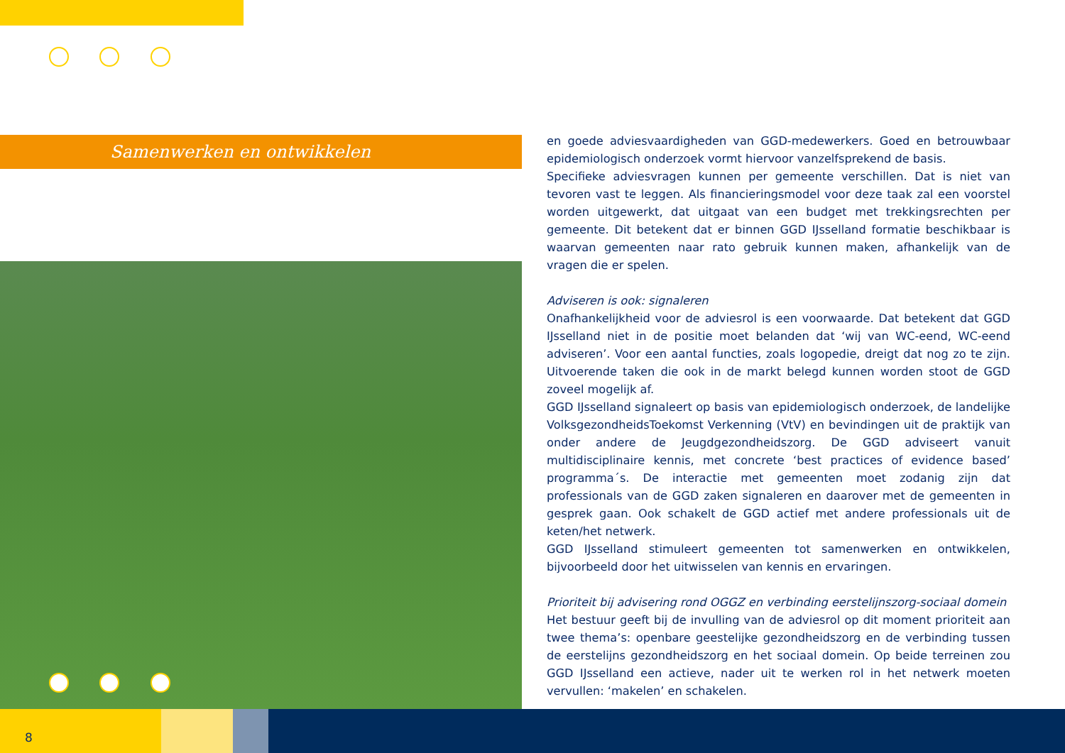Samenwerken en ontwikkelen
en goede adviesvaardigheden van GGD-medewerkers. Goed en betrouwbaar epidemiologisch onderzoek vormt hiervoor vanzelfsprekend de basis.
Specifieke adviesvragen kunnen per gemeente verschillen. Dat is niet van tevoren vast te leggen. Als financieringsmodel voor deze taak zal een voorstel worden uitgewerkt, dat uitgaat van een budget met trekkingsrechten per gemeente. Dit betekent dat er binnen GGD IJsselland formatie beschikbaar is waarvan gemeenten naar rato gebruik kunnen maken, afhankelijk van de vragen die er spelen.
Adviseren is ook: signaleren
Onafhankelijkheid voor de adviesrol is een voorwaarde. Dat betekent dat GGD IJsselland niet in de positie moet belanden dat ‘wij van WC-eend, WC-eend adviseren’. Voor een aantal functies, zoals logopedie, dreigt dat nog zo te zijn. Uitvoerende taken die ook in de markt belegd kunnen worden stoot de GGD zoveel mogelijk af.
GGD IJsselland signaleert op basis van epidemiologisch onderzoek, de landelijke VolksgezondheidsToekomst Verkenning (VtV) en bevindingen uit de praktijk van onder andere de Jeugdgezondheidszorg. De GGD adviseert vanuit multidisciplinaire kennis, met concrete ‘best practices of evidence based’ programma´s. De interactie met gemeenten moet zodanig zijn dat professionals van de GGD zaken signaleren en daarover met de gemeenten in gesprek gaan. Ook schakelt de GGD actief met andere professionals uit de keten/het netwerk.
GGD IJsselland stimuleert gemeenten tot samenwerken en ontwikkelen, bijvoorbeeld door het uitwisselen van kennis en ervaringen.
Prioriteit bij advisering rond OGGZ en verbinding eerstelijnszorg-sociaal domein
Het bestuur geeft bij de invulling van de adviesrol op dit moment prioriteit aan twee thema’s: openbare geestelijke gezondheidszorg en de verbinding tussen de eerstelijns gezondheidszorg en het sociaal domein. Op beide terreinen zou GGD IJsselland een actieve, nader uit te werken rol in het netwerk moeten vervullen: ‘makelen’ en schakelen.
8